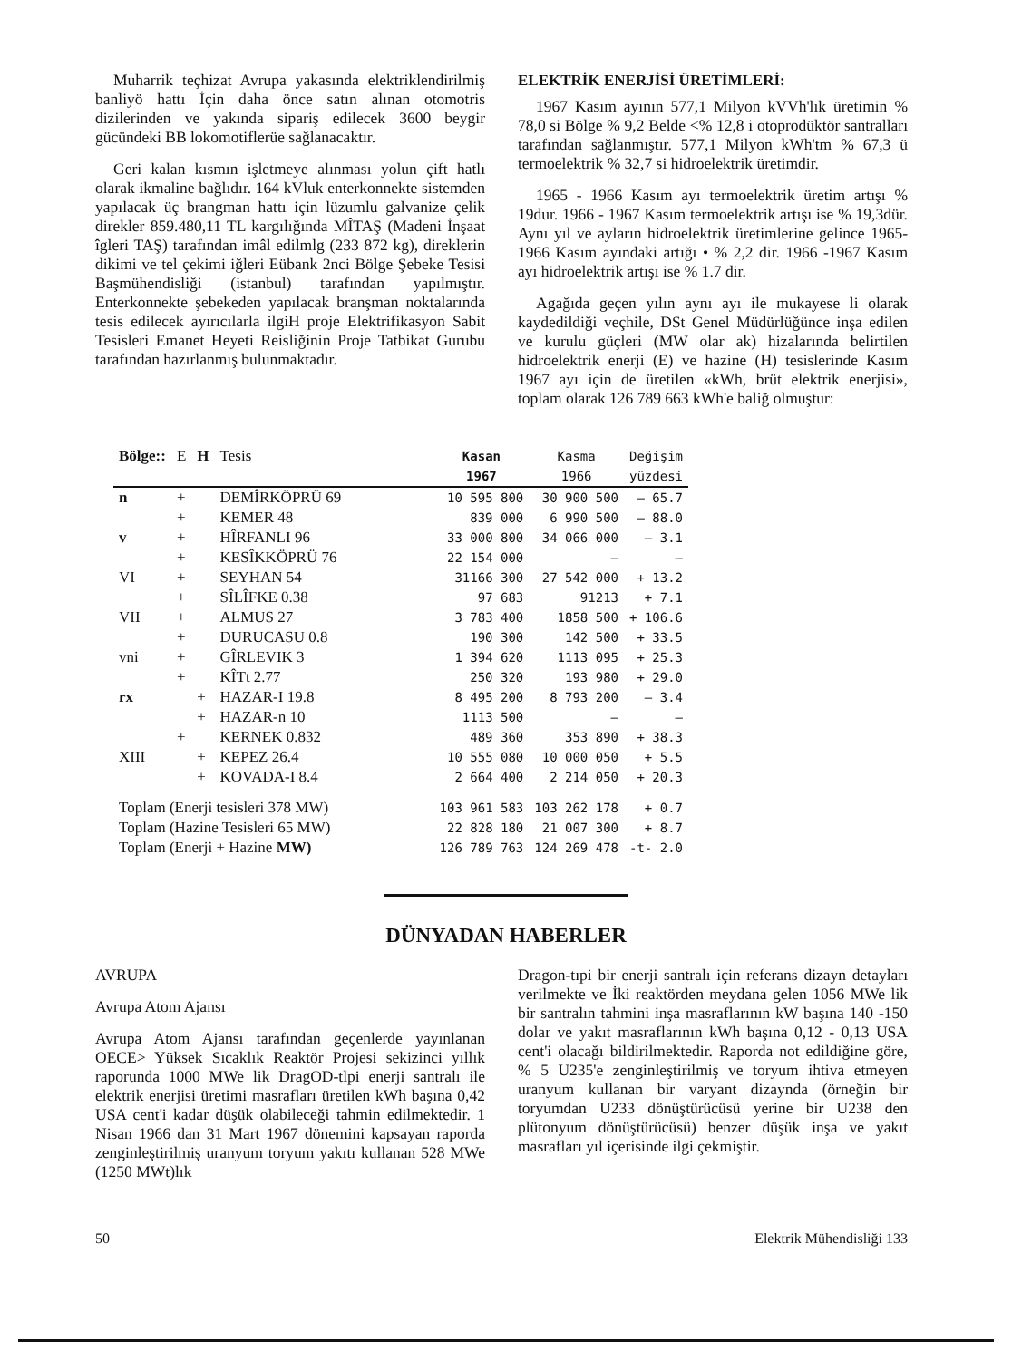Muharrik teçhizat Avrupa yakasında elektriklendirilmiş banliyö hattı İçin daha önce satın alınan otomotris dizilerinden ve yakında sipariş edilecek 3600 beygir gücündeki BB lokomotiflerüe sağlanacaktır.
Geri kalan kısmın işletmeye alınması yolun çift hatlı olarak ikmaline bağlıdır. 164 kVluk enterkonnekte sistemden yapılacak üç brangman hattı için lüzumlu galvanize çelik direkler 859.480,11 TL kargılığında MÎTAŞ (Madeni İnşaat îgleri TAŞ) tarafından imâl edilmlg (233 872 kg), direklerin dikimi ve tel çekimi iğleri Eübank 2nci Bölge Şebeke Tesisi Başmühendisliği (istanbul) tarafından yapılmıştır. Enterkonnekte şebekeden yapılacak branşman noktalarında tesis edilecek ayırıcılarla ilgiH proje Elektrifikasyon Sabit Tesisleri Emanet Heyeti Reisliğinin Proje Tatbikat Gurubu tarafından hazırlanmış bulunmaktadır.
ELEKTRİK ENERJİSİ ÜRETİMLERİ:
1967 Kasım ayının 577,1 Milyon kVVh'lık üretimin % 78,0 si Bölge % 9,2 Belde <% 12,8 i otoprodüktör santralları tarafından sağlanmıştır. 577,1 Milyon kWh'tm % 67,3 ü termoelektrik % 32,7 si hidroelektrik üretimdir.
1965 - 1966 Kasım ayı termoelektrik üretim artışı % 19dur. 1966 - 1967 Kasım termoelektrik artışı ise % 19,3dür. Aynı yıl ve ayların hidroelektrik üretimlerine gelince 1965-1966 Kasım ayındaki artığı • % 2,2 dir. 1966 -1967 Kasım ayı hidroelektrik artışı ise % 1.7 dir.
Agağıda geçen yılın aynı ayı ile mukayese li olarak kaydedildiği veçhile, DSt Genel Müdürlüğünce inşa edilen ve kurulu güçleri (MW olar ak) hizalarında belirtilen hidroelektrik enerji (E) ve hazine (H) tesislerinde Kasım 1967 ayı için de üretilen «kWh, brüt elektrik enerjisi», toplam olarak 126 789 663 kWh'e baliğ olmuştur:
| Bölge:: | E | H | Tesis | Kasan 1967 | Kasma 1966 | Değişim yüzdesi |
| --- | --- | --- | --- | --- | --- | --- |
| n | + | | DEMÎRKÖPRÜ 69 | 10 595 800 | 30 900 500 | — 65.7 |
| | + | | KEMER 48 | 839 000 | 6 990 500 | — 88.0 |
| v | + | | HÎRFANLI 96 | 33 000 800 | 34 066 000 | — 3.1 |
| | + | | KESÎKKÖPRÜ 76 | 22 154 000 | — | — |
| VI | + | | SEYHAN 54 | 31166 300 | 27 542 000 | + 13.2 |
| | + | | SÎLÎFKE 0.38 | 97 683 | 91213 | + 7.1 |
| VII | + | | ALMUS 27 | 3 783 400 | 1858 500 | + 106.6 |
| | + | | DURUCASU 0.8 | 190 300 | 142 500 | + 33.5 |
| vni | + | | GÎRLEVIK 3 | 1 394 620 | 1113 095 | + 25.3 |
| | + | | KÎTt 2.77 | 250 320 | 193 980 | + 29.0 |
| rx | | + | HAZAR-I 19.8 | 8 495 200 | 8 793 200 | — 3.4 |
| | | + | HAZAR-n 10 | 1113 500 | — | — |
| | + | | KERNEK 0.832 | 489 360 | 353 890 | + 38.3 |
| XIII | | + | KEPEZ 26.4 | 10 555 080 | 10 000 050 | + 5.5 |
| | | + | KOVADA-I 8.4 | 2 664 400 | 2 214 050 | + 20.3 |
| Toplam (Enerji tesisleri 378 MW) | | | | 103 961 583 | 103 262 178 | + 0.7 |
| Toplam (Hazine Tesisleri 65 MW) | | | | 22 828 180 | 21 007 300 | + 8.7 |
| Toplam (Enerji + Hazine MW) | | | | 126 789 763 | 124 269 478 | -t- 2.0 |
DÜNYADAN HABERLER
AVRUPA
Avrupa Atom Ajansı
Avrupa Atom Ajansı tarafından geçenlerde yayınlanan OECE> Yüksek Sıcaklık Reaktör Projesi sekizinci yıllık raporunda 1000 MWe lik DragOD-tlpi enerji santralı ile elektrik enerjisi üretimi masrafları üretilen kWh başına 0,42 USA cent'i kadar düşük olabileceği tahmin edilmektedir. 1 Nisan 1966 dan 31 Mart 1967 dönemini kapsayan raporda zenginleştirilmiş uranyum toryum yakıtı kullanan 528 MWe (1250 MWt)lık
Dragon-tıpi bir enerji santralı için referans dizayn detayları verilmekte ve İki reaktörden meydana gelen 1056 MWe lik bir santralın tahmini inşa masraflarının kW başına 140 -150 dolar ve yakıt masraflarının kWh başına 0,12 - 0,13 USA cent'i olacağı bildirilmektedir. Raporda not edildiğine göre, % 5 U235'e zenginleştirilmiş ve toryum ihtiva etmeyen uranyum kullanan bir varyant dizaynda (örneğin bir toryumdan U233 dönüştürücüsü yerine bir U238 den plütonyum dönüştürücüsü) benzer düşük inşa ve yakıt masrafları yıl içerisinde ilgi çekmiştir.
50 Elektrik Mühendisliği 133